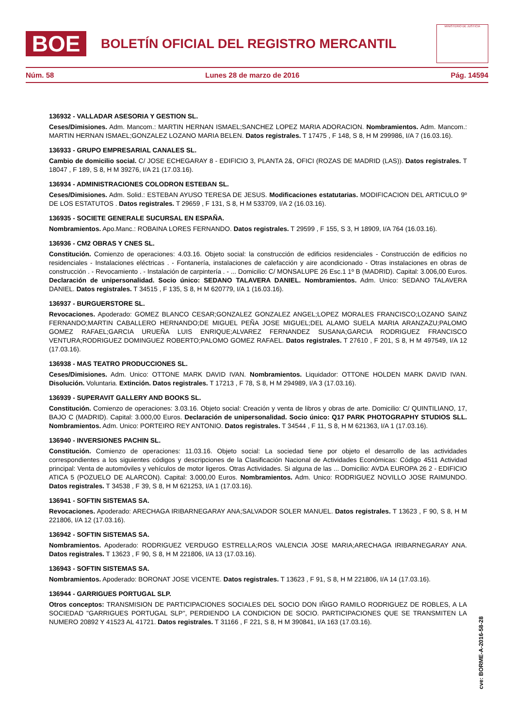BOE
BOLETÍN OFICIAL DEL REGISTRO MERCANTIL
MINISTERIO DE JUSTICIA
Núm. 58 Lunes 28 de marzo de 2016 Pág. 14594
136932 - VALLADAR ASESORIA Y GESTION SL.
Ceses/Dimisiones. Adm. Mancom.: MARTIN HERNAN ISMAEL;SANCHEZ LOPEZ MARIA ADORACION. Nombramientos. Adm. Mancom.: MARTIN HERNAN ISMAEL;GONZALEZ LOZANO MARIA BELEN. Datos registrales. T 17475 , F 148, S 8, H M 299986, I/A 7 (16.03.16).
136933 - GRUPO EMPRESARIAL CANALES SL.
Cambio de domicilio social. C/ JOSE ECHEGARAY 8 - EDIFICIO 3, PLANTA 2&, OFICI (ROZAS DE MADRID (LAS)). Datos registrales. T 18047 , F 189, S 8, H M 39276, I/A 21 (17.03.16).
136934 - ADMINISTRACIONES COLODRON ESTEBAN SL.
Ceses/Dimisiones. Adm. Solid.: ESTEBAN AYUSO TERESA DE JESUS. Modificaciones estatutarias. MODIFICACION DEL ARTICULO 9º DE LOS ESTATUTOS . Datos registrales. T 29659 , F 131, S 8, H M 533709, I/A 2 (16.03.16).
136935 - SOCIETE GENERALE SUCURSAL EN ESPAÑA.
Nombramientos. Apo.Manc.: ROBAINA LORES FERNANDO. Datos registrales. T 29599 , F 155, S 3, H 18909, I/A 764 (16.03.16).
136936 - CM2 OBRAS Y CNES SL.
Constitución. Comienzo de operaciones: 4.03.16. Objeto social: la construcción de edificios residenciales - Construcción de edificios no residenciales - Instalaciones eléctricas . - Fontanería, instalaciones de calefacción y aire acondicionado - Otras instalaciones en obras de construcción . - Revocamiento . - Instalación de carpintería . - ... Domicilio: C/ MONSALUPE 26 Esc.1 1º B (MADRID). Capital: 3.006,00 Euros. Declaración de unipersonalidad. Socio único: SEDANO TALAVERA DANIEL. Nombramientos. Adm. Unico: SEDANO TALAVERA DANIEL. Datos registrales. T 34515 , F 135, S 8, H M 620779, I/A 1 (16.03.16).
136937 - BURGUERSTORE SL.
Revocaciones. Apoderado: GOMEZ BLANCO CESAR;GONZALEZ GONZALEZ ANGEL;LOPEZ MORALES FRANCISCO;LOZANO SAINZ FERNANDO;MARTIN CABALLERO HERNANDO;DE MIGUEL PEÑA JOSE MIGUEL;DEL ALAMO SUELA MARIA ARANZAZU;PALOMO GOMEZ RAFAEL;GARCIA URUEÑA LUIS ENRIQUE;ALVAREZ FERNANDEZ SUSANA;GARCIA RODRIGUEZ FRANCISCO VENTURA;RODRIGUEZ DOMINGUEZ ROBERTO;PALOMO GOMEZ RAFAEL. Datos registrales. T 27610 , F 201, S 8, H M 497549, I/A 12 (17.03.16).
136938 - MAS TEATRO PRODUCCIONES SL.
Ceses/Dimisiones. Adm. Unico: OTTONE MARK DAVID IVAN. Nombramientos. Liquidador: OTTONE HOLDEN MARK DAVID IVAN. Disolución. Voluntaria. Extinción. Datos registrales. T 17213 , F 78, S 8, H M 294989, I/A 3 (17.03.16).
136939 - SUPERAVIT GALLERY AND BOOKS SL.
Constitución. Comienzo de operaciones: 3.03.16. Objeto social: Creación y venta de libros y obras de arte. Domicilio: C/ QUINTILIANO, 17, BAJO C (MADRID). Capital: 3.000,00 Euros. Declaración de unipersonalidad. Socio único: Q17 PARK PHOTOGRAPHY STUDIOS SLL. Nombramientos. Adm. Unico: PORTEIRO REY ANTONIO. Datos registrales. T 34544 , F 11, S 8, H M 621363, I/A 1 (17.03.16).
136940 - INVERSIONES PACHIN SL.
Constitución. Comienzo de operaciones: 11.03.16. Objeto social: La sociedad tiene por objeto el desarrollo de las actividades correspondientes a los siguientes códigos y descripciones de la Clasificación Nacional de Actividades Económicas: Código 4511 Actividad principal: Venta de automóviles y vehículos de motor ligeros. Otras Actividades. Si alguna de las ... Domicilio: AVDA EUROPA 26 2 - EDIFICIO ATICA 5 (POZUELO DE ALARCON). Capital: 3.000,00 Euros. Nombramientos. Adm. Unico: RODRIGUEZ NOVILLO JOSE RAIMUNDO. Datos registrales. T 34538 , F 39, S 8, H M 621253, I/A 1 (17.03.16).
136941 - SOFTIN SISTEMAS SA.
Revocaciones. Apoderado: ARECHAGA IRIBARNEGARAY ANA;SALVADOR SOLER MANUEL. Datos registrales. T 13623 , F 90, S 8, H M 221806, I/A 12 (17.03.16).
136942 - SOFTIN SISTEMAS SA.
Nombramientos. Apoderado: RODRIGUEZ VERDUGO ESTRELLA;ROS VALENCIA JOSE MARIA;ARECHAGA IRIBARNEGARAY ANA. Datos registrales. T 13623 , F 90, S 8, H M 221806, I/A 13 (17.03.16).
136943 - SOFTIN SISTEMAS SA.
Nombramientos. Apoderado: BORONAT JOSE VICENTE. Datos registrales. T 13623 , F 91, S 8, H M 221806, I/A 14 (17.03.16).
136944 - GARRIGUES PORTUGAL SLP.
Otros conceptos: TRANSMISION DE PARTICIPACIONES SOCIALES DEL SOCIO DON IÑIGO RAMILO RODRIGUEZ DE ROBLES, A LA SOCIEDAD "GARRIGUES PORTUGAL SLP", PERDIENDO LA CONDICION DE SOCIO. PARTICIPACIONES QUE SE TRANSMITEN LA NUMERO 20892 Y 41523 AL 41721. Datos registrales. T 31166 , F 221, S 8, H M 390841, I/A 163 (17.03.16).
cve: BORME-A-2016-58-28